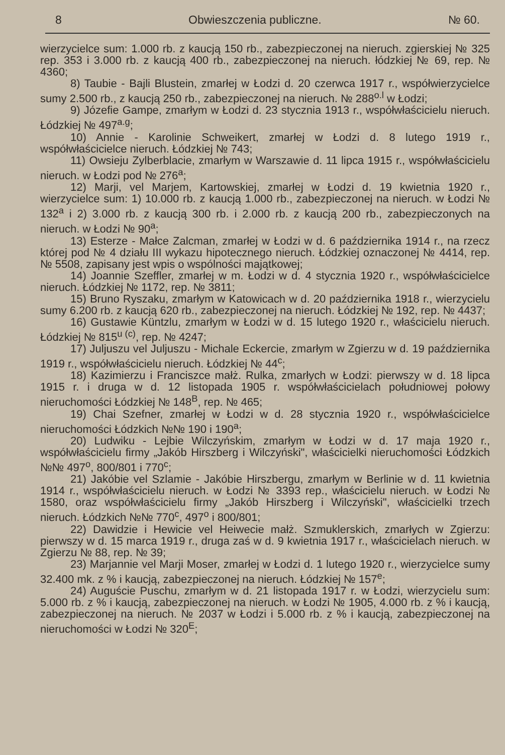8 Obwieszczenia publiczne. № 60.
wierzycielce sum: 1.000 rb. z kaucją 150 rb., zabezpieczonej na nieruch. zgierskiej № 325 rep. 353 i 3.000 rb. z kaucją 400 rb., zabezpieczonej na nieruch. łódzkiej № 69, rep. № 4360;
8) Taubie - Bajli Blustein, zmarłej w Łodzi d. 20 czerwca 1917 r., współwierzycielce sumy 2.500 rb., z kaucją 250 rb., zabezpieczonej na nieruch. № 288<sup>o.l</sup> w Łodzi;
9) Józefie Gampe, zmarłym w Łodzi d. 23 stycznia 1913 r., współwłaścicielu nieruch. Łódzkiej № 497<sup>a.g</sup>;
10) Annie - Karolinie Schweikert, zmarłej w Łodzi d. 8 lutego 1919 r., współwłaścicielce nieruch. Łódzkiej № 743;
11) Owsieju Zylberblacie, zmarłym w Warszawie d. 11 lipca 1915 r., współwłaścicielu nieruch. w Łodzi pod № 276<sup>a</sup>;
12) Marji, vel Marjem, Kartowskiej, zmarłej w Łodzi d. 19 kwietnia 1920 r., wierzycielce sum: 1) 10.000 rb. z kaucją 1.000 rb., zabezpieczonej na nieruch. w Łodzi № 132<sup>a</sup> i 2) 3.000 rb. z kaucją 300 rb. i 2.000 rb. z kaucją 200 rb., zabezpieczonych na nieruch. w Łodzi № 90<sup>a</sup>;
13) Esterze - Małce Zalcman, zmarłej w Łodzi w d. 6 października 1914 r., na rzecz której pod № 4 działu III wykazu hipotecznego nieruch. Łódzkiej oznaczonej № 4414, rep. № 5508, zapisany jest wpis o wspólności majątkowej;
14) Joannie Szeffler, zmarłej w m. Łodzi w d. 4 stycznia 1920 r., współwłaścicielce nieruch. Łódzkiej № 1172, rep. № 3811;
15) Bruno Ryszaku, zmarłym w Katowicach w d. 20 października 1918 r., wierzycielu sumy 6.200 rb. z kaucją 620 rb., zabezpieczonej na nieruch. Łódzkiej № 192, rep. № 4437;
16) Gustawie Küntzlu, zmarłym w Łodzi w d. 15 lutego 1920 r., właścicielu nieruch. Łódzkiej № 815<sup>u (c)</sup>, rep. № 4247;
17) Juljuszu vel Juljuszu - Michale Eckercie, zmarłym w Zgierzu w d. 19 października 1919 r., współwłaścicielu nieruch. Łódzkiej № 44<sup>c</sup>;
18) Kazimierzu i Franciszce małż. Rulka, zmarłych w Łodzi: pierwszy w d. 18 lipca 1915 r. i druga w d. 12 listopada 1905 r. współwłaścicielach południowej połowy nieruchomości Łódzkiej № 148<sup>B</sup>, rep. № 465;
19) Chai Szefner, zmarłej w Łodzi w d. 28 stycznia 1920 r., współwłaścicielce nieruchomości Łódzkich №№ 190 i 190<sup>a</sup>;
20) Ludwiku - Lejbie Wilczyńskim, zmarłym w Łodzi w d. 17 maja 1920 r., współwłaścicielu firmy „Jakób Hirszberg i Wilczyński", właścicielki nieruchomości Łódzkich №№ 497<sup>o</sup>, 800/801 i 770<sup>c</sup>;
21) Jakóbie vel Szlamie - Jakóbie Hirszbergu, zmarłym w Berlinie w d. 11 kwietnia 1914 r., współwłaścicielu nieruch. w Łodzi № 3393 rep., właścicielu nieruch. w Łodzi № 1580, oraz współwłaścicielu firmy „Jakób Hirszberg i Wilczyński", właścicielki trzech nieruch. Łódzkich №№ 770<sup>c</sup>, 497<sup>o</sup> i 800/801;
22) Dawidzie i Hewicie vel Heiwecie małż. Szmuklerskich, zmarłych w Zgierzu: pierwszy w d. 15 marca 1919 r., druga zaś w d. 9 kwietnia 1917 r., właścicielach nieruch. w Zgierzu № 88, rep. № 39;
23) Marjannie vel Marji Moser, zmarłej w Łodzi d. 1 lutego 1920 r., wierzycielce sumy 32.400 mk. z % i kaucją, zabezpieczonej na nieruch. Łódzkiej № 157<sup>e</sup>;
24) Auguście Puschu, zmarłym w d. 21 listopada 1917 r. w Łodzi, wierzycielu sum: 5.000 rb. z % i kaucją, zabezpieczonej na nieruch. w Łodzi № 1905, 4.000 rb. z % i kaucją, zabezpieczonej na nieruch. № 2037 w Łodzi i 5.000 rb. z % i kaucją, zabezpieczonej na nieruchomości w Łodzi № 320<sup>E</sup>;